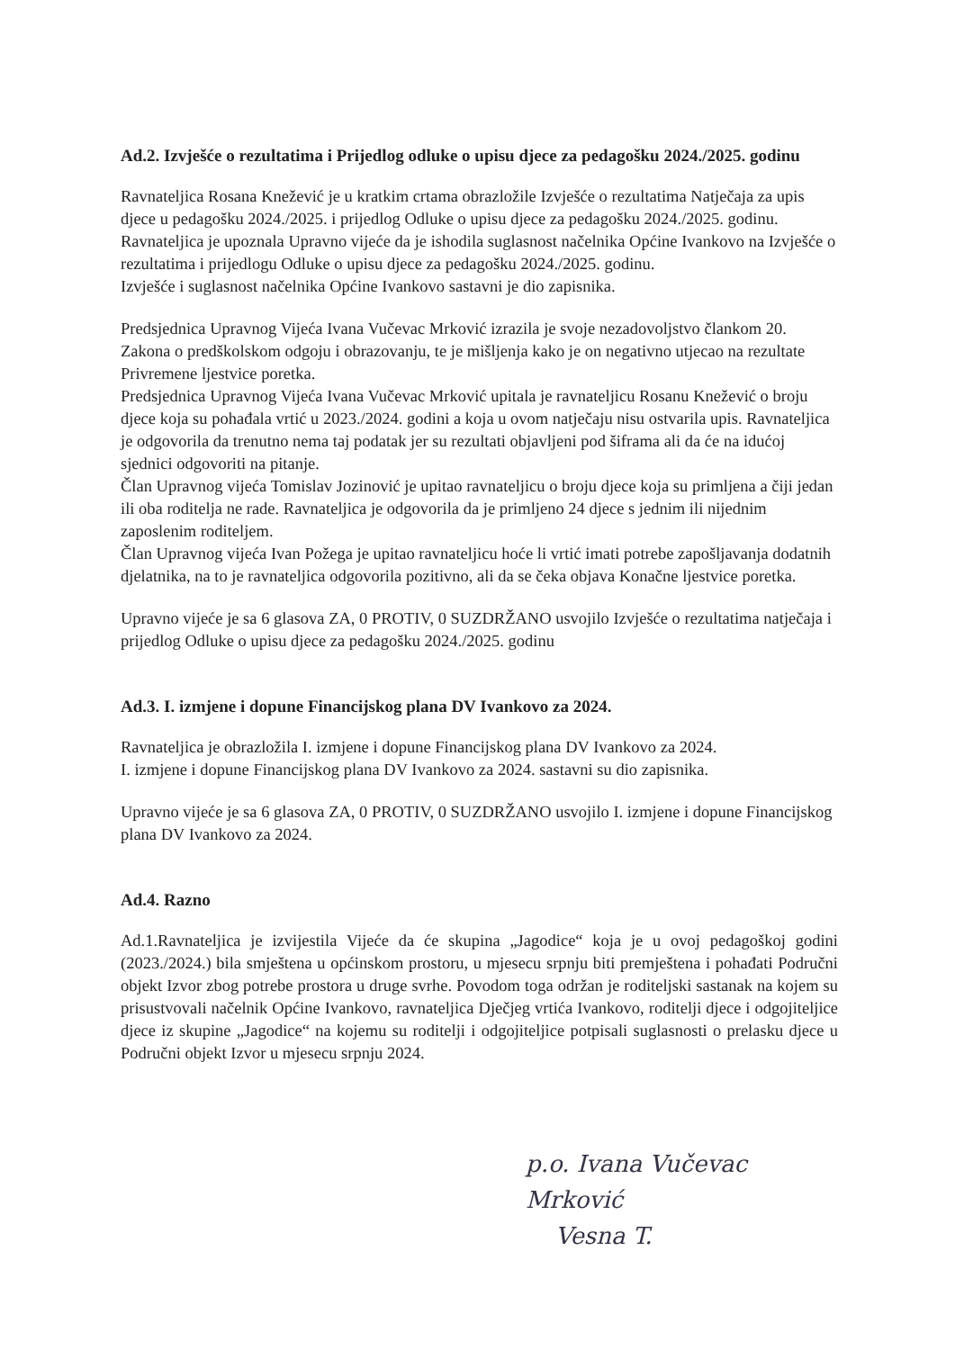Ad.2. Izvješće o rezultatima i Prijedlog odluke o upisu djece za pedagošku 2024./2025. godinu
Ravnateljica Rosana Knežević je u kratkim crtama obrazložile Izvješće o rezultatima Natječaja za upis djece u pedagošku 2024./2025. i prijedlog Odluke o upisu djece za pedagošku 2024./2025. godinu. Ravnateljica je upoznala Upravno vijeće da je ishodila suglasnost načelnika Općine Ivankovo na Izvješće o rezultatima i prijedlogu Odluke o upisu djece za pedagošku 2024./2025. godinu.
Izvješće i suglasnost načelnika Općine Ivankovo sastavni je dio zapisnika.
Predsjednica Upravnog Vijeća Ivana Vučevac Mrković izrazila je svoje nezadovoljstvo člankom 20. Zakona o predškolskom odgoju i obrazovanju, te je mišljenja kako je on negativno utjecao na rezultate Privremene ljestvice poretka.
Predsjednica Upravnog Vijeća Ivana Vučevac Mrković upitala je ravnateljicu Rosanu Knežević o broju djece koja su pohađala vrtić u 2023./2024. godini a koja u ovom natječaju nisu ostvarila upis. Ravnateljica je odgovorila da trenutno nema taj podatak jer su rezultati objavljeni pod šiframa ali da će na idućoj sjednici odgovoriti na pitanje.
Član Upravnog vijeća Tomislav Jozinović je upitao ravnateljicu o broju djece koja su primljena a čiji jedan ili oba roditelja ne rade. Ravnateljica je odgovorila da je primljeno 24 djece s jednim ili nijednim zaposlenim roditeljem.
Član Upravnog vijeća Ivan Požega je upitao ravnateljicu hoće li vrtić imati potrebe zapošljavanja dodatnih djelatnika, na to je ravnateljica odgovorila pozitivno, ali da se čeka objava Konačne ljestvice poretka.
Upravno vijeće je sa 6 glasova ZA, 0 PROTIV, 0 SUZDRŽANO usvojilo Izvješće o rezultatima natječaja i prijedlog Odluke o upisu djece za pedagošku 2024./2025. godinu
Ad.3. I. izmjene i dopune Financijskog plana DV Ivankovo za 2024.
Ravnateljica je obrazložila I. izmjene i dopune Financijskog plana DV Ivankovo za 2024.
I. izmjene i dopune Financijskog plana DV Ivankovo za 2024. sastavni su dio zapisnika.
Upravno vijeće je sa 6 glasova ZA, 0 PROTIV, 0 SUZDRŽANO usvojilo I. izmjene i dopune Financijskog plana DV Ivankovo za 2024.
Ad.4. Razno
Ad.1.Ravnateljica je izvijestila Vijeće da će skupina „Jagodice“ koja je u ovoj pedagoškoj godini (2023./2024.) bila smještena u općinskom prostoru, u mjesecu srpnju biti premještena i pohađati Područni objekt Izvor zbog potrebe prostora u druge svrhe. Povodom toga održan je roditeljski sastanak na kojem su prisustvovali načelnik Općine Ivankovo, ravnateljica Dječjeg vrtića Ivankovo, roditelji djece i odgojiteljice djece iz skupine „Jagodice“ na kojemu su roditelji i odgojiteljice potpisali suglasnosti o prelasku djece u Područni objekt Izvor u mjesecu srpnju 2024.
p.o. Ivana Vučevac Mrković
Vesna T.